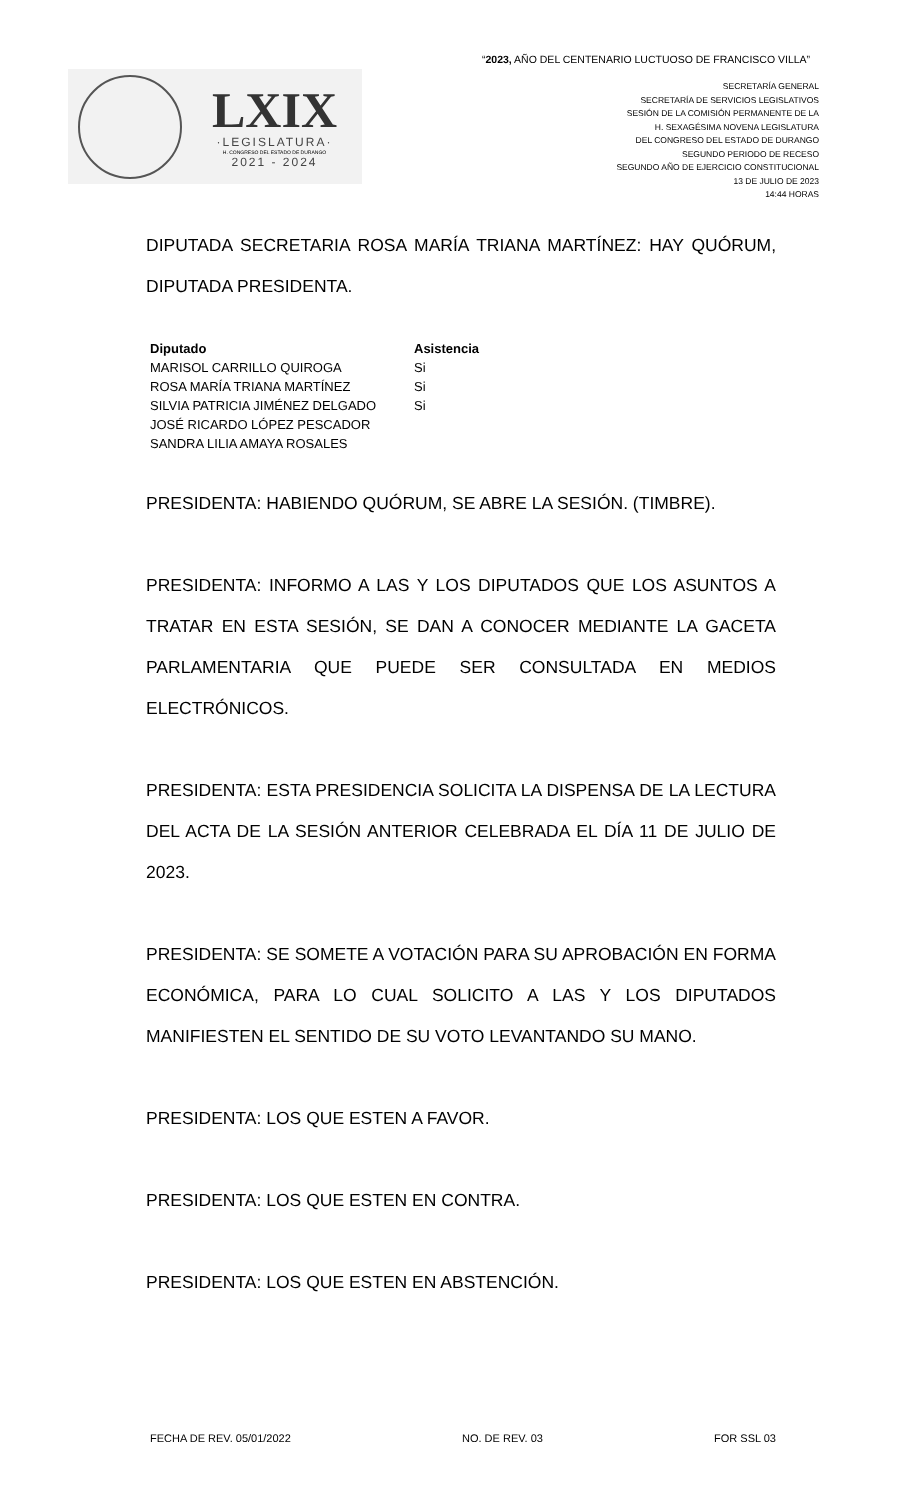“2023, AÑO DEL CENTENARIO LUCTUOSO DE FRANCISCO VILLA”
LXIX
·LEGISLATURA·
H. CONGRESO DEL ESTADO DE DURANGO
2021 - 2024
SECRETARÍA GENERAL
SECRETARÍA DE SERVICIOS LEGISLATIVOS
SESIÓN DE LA COMISIÓN PERMANENTE DE LA
H. SEXAGÉSIMA NOVENA LEGISLATURA
DEL CONGRESO DEL ESTADO DE DURANGO
SEGUNDO PERIODO DE RECESO
SEGUNDO AÑO DE EJERCICIO CONSTITUCIONAL
13 DE JULIO DE 2023
14:44 HORAS
DIPUTADA SECRETARIA ROSA MARÍA TRIANA MARTÍNEZ: HAY QUÓRUM, DIPUTADA PRESIDENTA.
| Diputado | Asistencia |
| --- | --- |
| MARISOL CARRILLO QUIROGA | Si |
| ROSA MARÍA TRIANA MARTÍNEZ | Si |
| SILVIA PATRICIA JIMÉNEZ DELGADO | Si |
| JOSÉ RICARDO LÓPEZ PESCADOR | |
| SANDRA LILIA AMAYA ROSALES | |
PRESIDENTA: HABIENDO QUÓRUM, SE ABRE LA SESIÓN. (TIMBRE).
PRESIDENTA: INFORMO A LAS Y LOS DIPUTADOS QUE LOS ASUNTOS A TRATAR EN ESTA SESIÓN, SE DAN A CONOCER MEDIANTE LA GACETA PARLAMENTARIA QUE PUEDE SER CONSULTADA EN MEDIOS ELECTRÓNICOS.
PRESIDENTA: ESTA PRESIDENCIA SOLICITA LA DISPENSA DE LA LECTURA DEL ACTA DE LA SESIÓN ANTERIOR CELEBRADA EL DÍA 11 DE JULIO DE 2023.
PRESIDENTA: SE SOMETE A VOTACIÓN PARA SU APROBACIÓN EN FORMA ECONÓMICA, PARA LO CUAL SOLICITO A LAS Y LOS DIPUTADOS MANIFIESTEN EL SENTIDO DE SU VOTO LEVANTANDO SU MANO.
PRESIDENTA: LOS QUE ESTEN A FAVOR.
PRESIDENTA: LOS QUE ESTEN EN CONTRA.
PRESIDENTA: LOS QUE ESTEN EN ABSTENCIÓN.
FECHA DE REV. 05/01/2022 NO. DE REV. 03 FOR SSL 03